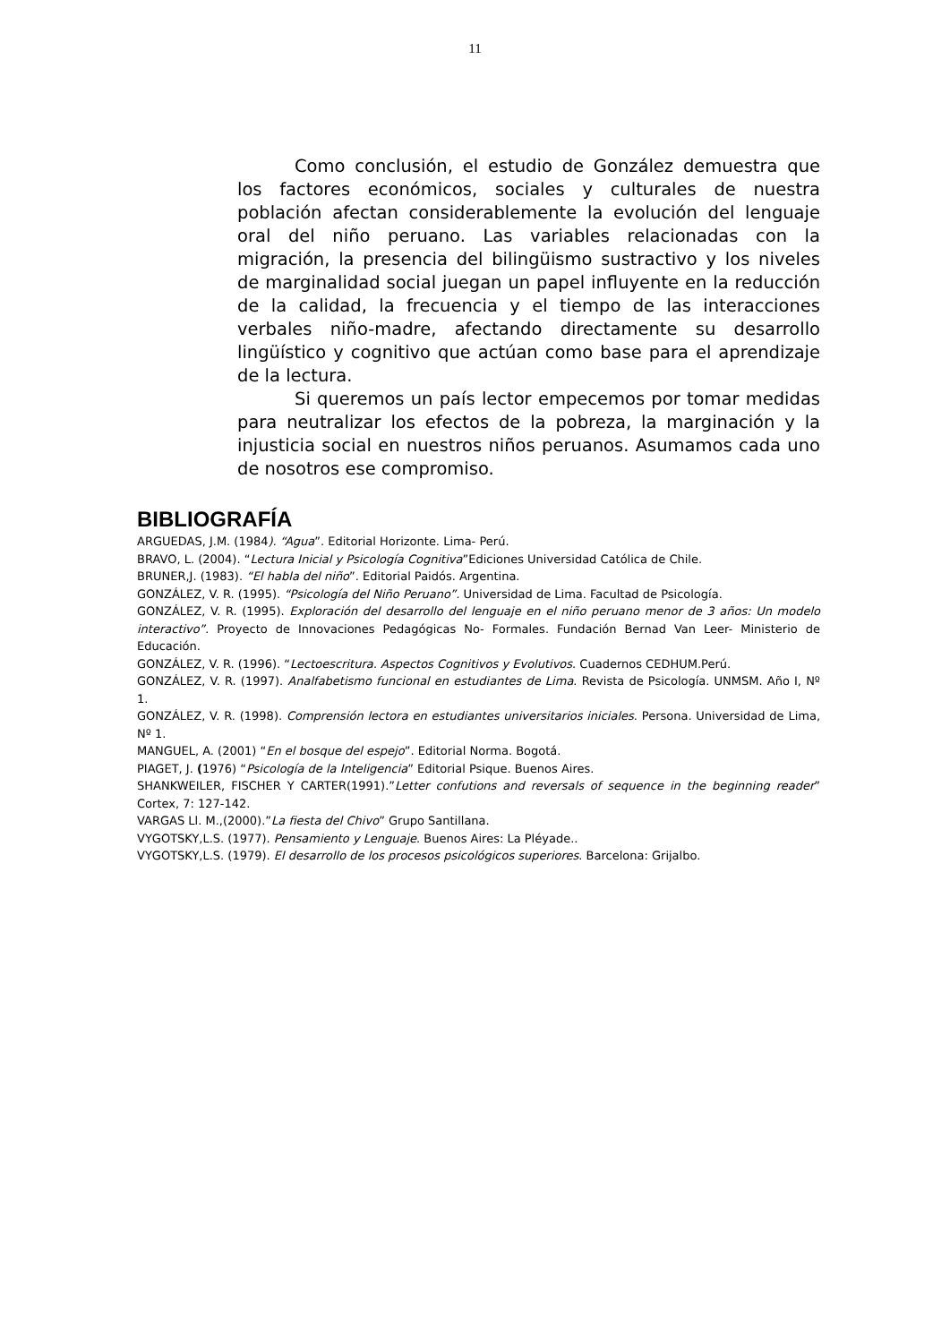11
Como conclusión, el estudio de González demuestra que los factores económicos, sociales y culturales de nuestra población afectan considerablemente la evolución del lenguaje oral del niño peruano. Las variables relacionadas con la migración, la presencia del bilingüismo sustractivo y los niveles de marginalidad social juegan un papel influyente en la reducción de la calidad, la frecuencia y el tiempo de las interacciones verbales niño-madre, afectando directamente su desarrollo lingüístico y cognitivo que actúan como base para el aprendizaje de la lectura.
Si queremos un país lector empecemos por tomar medidas para neutralizar los efectos de la pobreza, la marginación y la injusticia social en nuestros niños peruanos. Asumamos cada uno de nosotros ese compromiso.
BIBLIOGRAFÍA
ARGUEDAS, J.M. (1984). “Agua”. Editorial Horizonte. Lima- Perú.
BRAVO, L. (2004). “Lectura Inicial y Psicología Cognitiva”Ediciones Universidad Católica de Chile.
BRUNER,J. (1983). “El habla del niño”. Editorial Paidós. Argentina.
GONZÁLEZ, V. R. (1995). “Psicología del Niño Peruano”. Universidad de Lima. Facultad de Psicología.
GONZÁLEZ, V. R. (1995). Exploración del desarrollo del lenguaje en el niño peruano menor de 3 años: Un modelo interactivo”. Proyecto de Innovaciones Pedagógicas No- Formales. Fundación Bernad Van Leer- Ministerio de Educación.
GONZÁLEZ, V. R. (1996). “Lectoescritura. Aspectos Cognitivos y Evolutivos. Cuadernos CEDHUM.Perú.
GONZÁLEZ, V. R. (1997). Analfabetismo funcional en estudiantes de Lima. Revista de Psicología. UNMSM. Año I, Nº 1.
GONZÁLEZ, V. R. (1998). Comprensión lectora en estudiantes universitarios iniciales. Persona. Universidad de Lima, Nº 1.
MANGUEL, A. (2001) “En el bosque del espejo”. Editorial Norma. Bogotá.
PIAGET, J. (1976) “Psicología de la Inteligencia” Editorial Psique. Buenos Aires.
SHANKWEILER, FISCHER Y CARTER(1991).”Letter confutions and reversals of sequence in the beginning reader” Cortex, 7: 127-142.
VARGAS Ll. M.,(2000).”La fiesta del Chivo” Grupo Santillana.
VYGOTSKY,L.S. (1977). Pensamiento y Lenguaje. Buenos Aires: La Pléyade..
VYGOTSKY,L.S. (1979). El desarrollo de los procesos psicológicos superiores. Barcelona: Grijalbo.